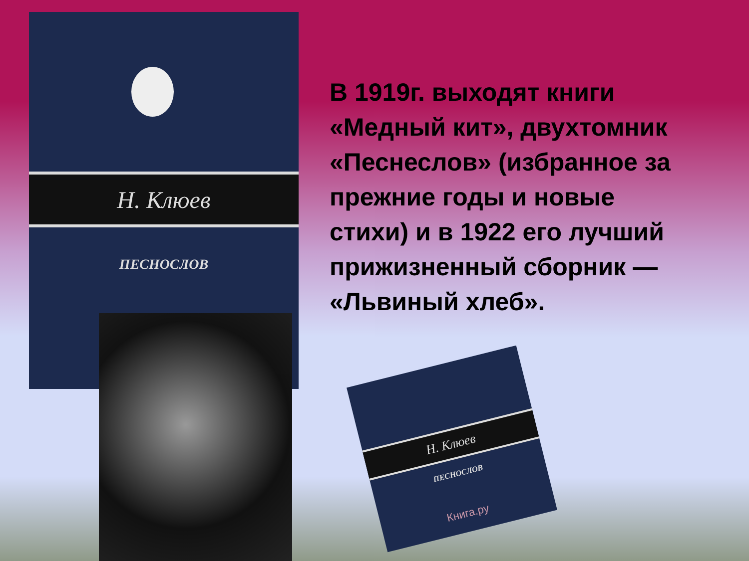Н. Клюев
ПЕСНОСЛОВ
В 1919г. выходят книги «Медный кит», двухтомник «Песнеслов» (избранное за прежние годы и новые стихи) и в 1922 его лучший прижизненный сборник — «Львиный хлеб».
Н. Клюев
ПЕСНОСЛОВ
Книга.ру